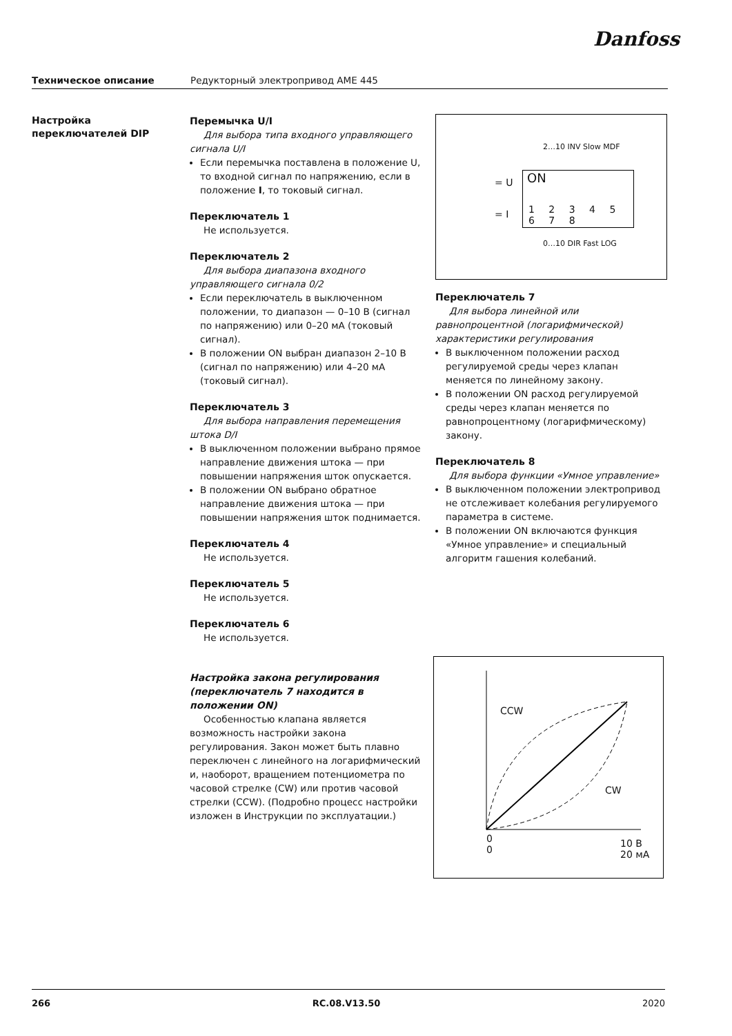Danfoss
Техническое описание Редукторный электропривод AME 445
Настройка
переключателей DIP
Перемычка U/I
Для выбора типа входного управляющего сигнала U/I
Если перемычка поставлена в положение U, то входной сигнал по напряжению, если в положение I, то токовый сигнал.
Переключатель 1
Не используется.
Переключатель 2
Для выбора диапазона входного управляющего сигнала 0/2
Если переключатель в выключенном положении, то диапазон — 0–10 В (сигнал по напряжению) или 0–20 мА (токовый сигнал).
В положении ON выбран диапазон 2–10 В (сигнал по напряжению) или 4–20 мА (токовый сигнал).
Переключатель 3
Для выбора направления перемещения штока D/I
В выключенном положении выбрано прямое направление движения штока — при повышении напряжения шток опускается.
В положении ON выбрано обратное направление движения штока — при повышении напряжения шток поднимается.
Переключатель 4
Не используется.
Переключатель 5
Не используется.
Переключатель 6
Не используется.
Настройка закона регулирования (переключатель 7 находится в положении ON)
Особенностью клапана является возможность настройки закона регулирования. Закон может быть плавно переключен с линейного на логарифмический и, наоборот, вращением потенциометра по часовой стрелке (CW) или против часовой стрелки (CCW). (Подробно процесс настройки изложен в Инструкции по эксплуатации.)
ON
1 2 3 4 5 6 7 8
= U
= I
2…10 INV Slow MDF
0…10 DIR Fast LOG
Переключатель 7
Для выбора линейной или равнопроцентной (логарифмической) характеристики регулирования
В выключенном положении расход регулируемой среды через клапан меняется по линейному закону.
В положении ON расход регулируемой среды через клапан меняется по равнопроцентному (логарифмическому) закону.
Переключатель 8
Для выбора функции «Умное управление»
В выключенном положении электропривод не отслеживает колебания регулируемого параметра в системе.
В положении ON включаются функция «Умное управление» и специальный алгоритм гашения колебаний.
CCW
CW
0
0
10 В
20 мА
266 RC.08.V13.50 2020